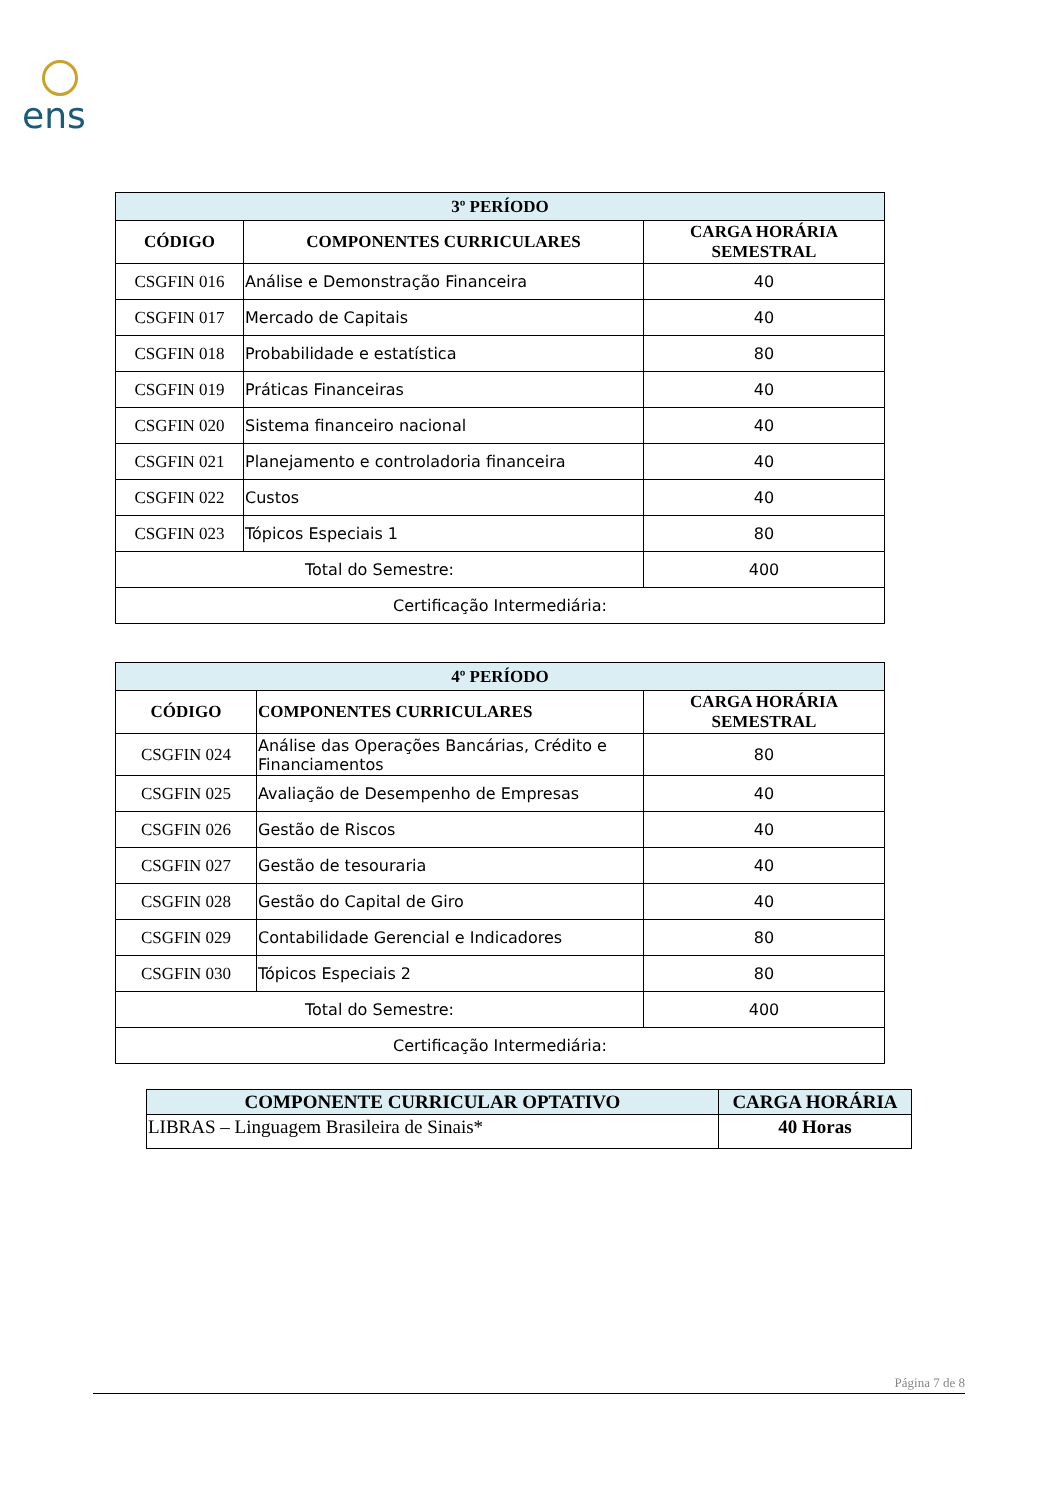ens
| 3º PERÍODO | | |
| --- | --- | --- |
| CÓDIGO | COMPONENTES CURRICULARES | CARGA HORÁRIA SEMESTRAL |
| CSGFIN 016 | Análise e Demonstração Financeira | 40 |
| CSGFIN 017 | Mercado de Capitais | 40 |
| CSGFIN 018 | Probabilidade e estatística | 80 |
| CSGFIN 019 | Práticas Financeiras | 40 |
| CSGFIN 020 | Sistema financeiro nacional | 40 |
| CSGFIN 021 | Planejamento e controladoria financeira | 40 |
| CSGFIN 022 | Custos | 40 |
| CSGFIN 023 | Tópicos Especiais 1 | 80 |
| Total do Semestre: | | 400 |
| Certificação Intermediária: | | |
| 4º PERÍODO | | |
| --- | --- | --- |
| CÓDIGO | COMPONENTES CURRICULARES | CARGA HORÁRIA SEMESTRAL |
| CSGFIN 024 | Análise das Operações Bancárias, Crédito e Financiamentos | 80 |
| CSGFIN 025 | Avaliação de Desempenho de Empresas | 40 |
| CSGFIN 026 | Gestão de Riscos | 40 |
| CSGFIN 027 | Gestão de tesouraria | 40 |
| CSGFIN 028 | Gestão do Capital de Giro | 40 |
| CSGFIN 029 | Contabilidade Gerencial e Indicadores | 80 |
| CSGFIN 030 | Tópicos Especiais 2 | 80 |
| Total do Semestre: | | 400 |
| Certificação Intermediária: | | |
| COMPONENTE CURRICULAR OPTATIVO | CARGA HORÁRIA |
| --- | --- |
| LIBRAS – Linguagem Brasileira de Sinais* | 40 Horas |
Página 7 de 8